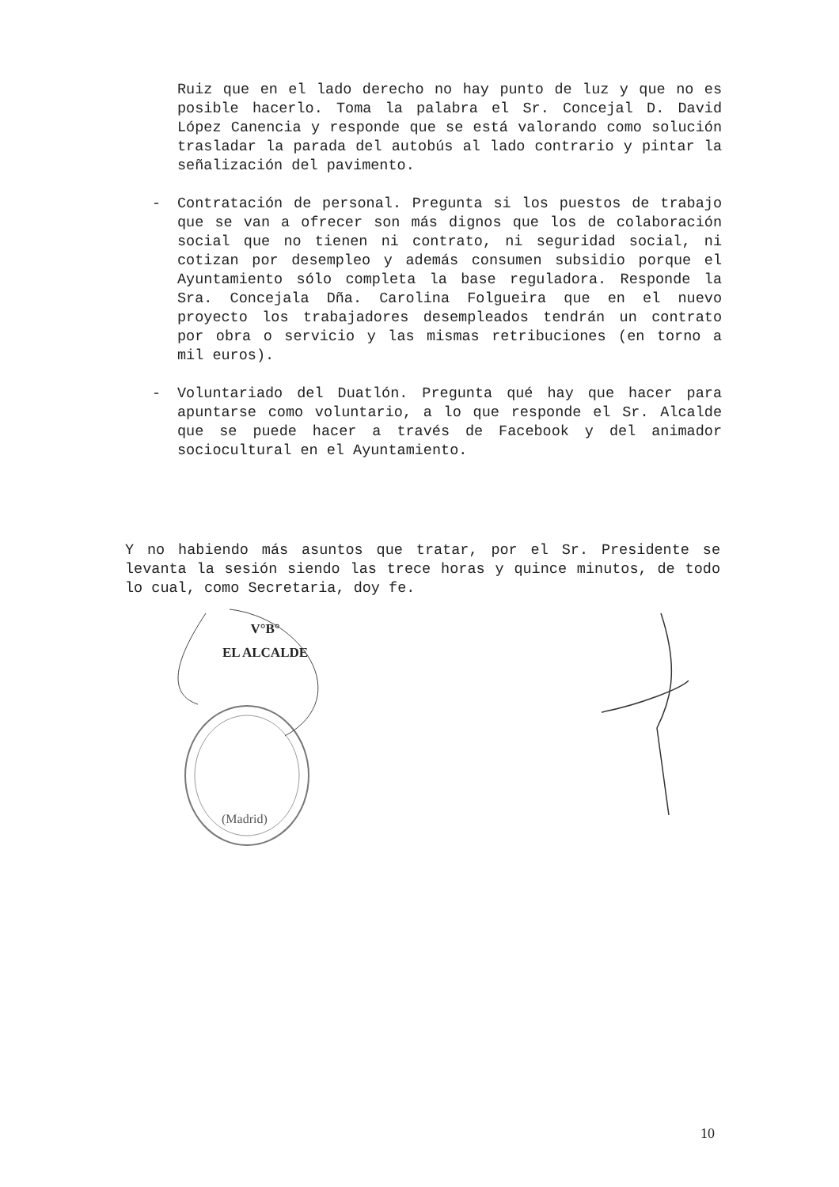Ruiz que en el lado derecho no hay punto de luz y que no es posible hacerlo. Toma la palabra el Sr. Concejal D. David López Canencia y responde que se está valorando como solución trasladar la parada del autobús al lado contrario y pintar la señalización del pavimento.
- Contratación de personal. Pregunta si los puestos de trabajo que se van a ofrecer son más dignos que los de colaboración social que no tienen ni contrato, ni seguridad social, ni cotizan por desempleo y además consumen subsidio porque el Ayuntamiento sólo completa la base reguladora. Responde la Sra. Concejala Dña. Carolina Folgueira que en el nuevo proyecto los trabajadores desempleados tendrán un contrato por obra o servicio y las mismas retribuciones (en torno a mil euros).
- Voluntariado del Duatlón. Pregunta qué hay que hacer para apuntarse como voluntario, a lo que responde el Sr. Alcalde que se puede hacer a través de Facebook y del animador sociocultural en el Ayuntamiento.
Y no habiendo más asuntos que tratar, por el Sr. Presidente se levanta la sesión siendo las trece horas y quince minutos, de todo lo cual, como Secretaria, doy fe.
V°B°
EL ALCALDE
(Madrid)
10